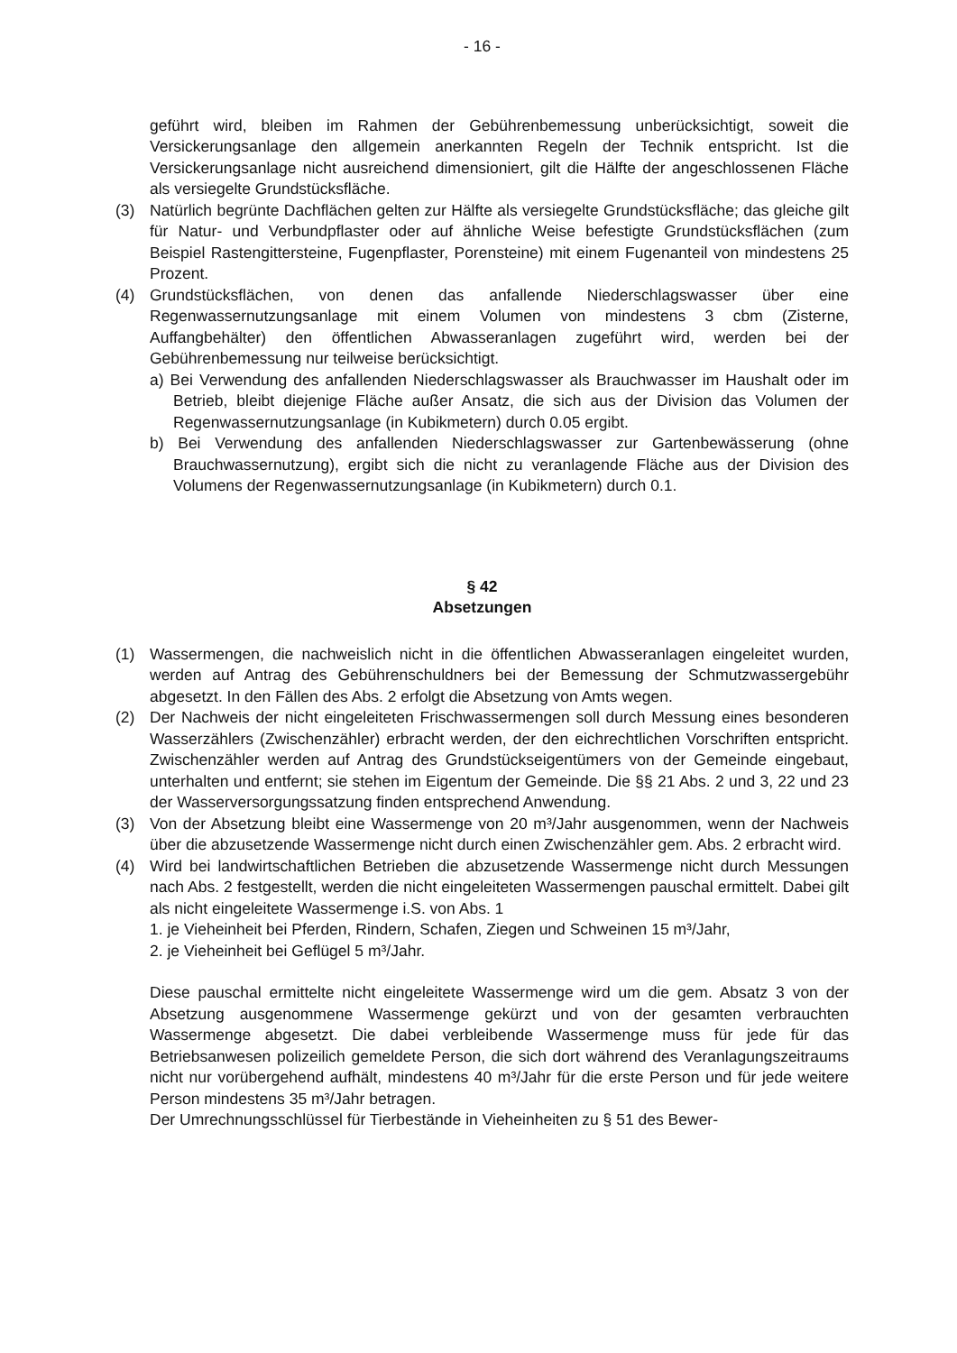- 16 -
geführt wird, bleiben im Rahmen der Gebührenbemessung unberücksichtigt, soweit die Versickerungsanlage den allgemein anerkannten Regeln der Technik entspricht. Ist die Versickerungsanlage nicht ausreichend dimensioniert, gilt die Hälfte der angeschlossenen Fläche als versiegelte Grundstücksfläche.
(3) Natürlich begrünte Dachflächen gelten zur Hälfte als versiegelte Grundstücksfläche; das gleiche gilt für Natur- und Verbundpflaster oder auf ähnliche Weise befestigte Grundstücksflächen (zum Beispiel Rastengittersteine, Fugenpflaster, Porensteine) mit einem Fugenanteil von mindestens 25 Prozent.
(4) Grundstücksflächen, von denen das anfallende Niederschlagswasser über eine Regenwassernutzungsanlage mit einem Volumen von mindestens 3 cbm (Zisterne, Auffangbehälter) den öffentlichen Abwasseranlagen zugeführt wird, werden bei der Gebührenbemessung nur teilweise berücksichtigt.
a) Bei Verwendung des anfallenden Niederschlagswasser als Brauchwasser im Haushalt oder im Betrieb, bleibt diejenige Fläche außer Ansatz, die sich aus der Division das Volumen der Regenwassernutzungsanlage (in Kubikmetern) durch 0.05 ergibt.
b) Bei Verwendung des anfallenden Niederschlagswasser zur Gartenbewässerung (ohne Brauchwassernutzung), ergibt sich die nicht zu veranlagende Fläche aus der Division des Volumens der Regenwassernutzungsanlage (in Kubikmetern) durch 0.1.
§ 42
Absetzungen
(1) Wassermengen, die nachweislich nicht in die öffentlichen Abwasseranlagen eingeleitet wurden, werden auf Antrag des Gebührenschuldners bei der Bemessung der Schmutzwassergebühr abgesetzt. In den Fällen des Abs. 2 erfolgt die Absetzung von Amts wegen.
(2) Der Nachweis der nicht eingeleiteten Frischwassermengen soll durch Messung eines besonderen Wasserzählers (Zwischenzähler) erbracht werden, der den eichrechtlichen Vorschriften entspricht. Zwischenzähler werden auf Antrag des Grundstückseigentümers von der Gemeinde eingebaut, unterhalten und entfernt; sie stehen im Eigentum der Gemeinde. Die §§ 21 Abs. 2 und 3, 22 und 23 der Wasserversorgungssatzung finden entsprechend Anwendung.
(3) Von der Absetzung bleibt eine Wassermenge von 20 m³/Jahr ausgenommen, wenn der Nachweis über die abzusetzende Wassermenge nicht durch einen Zwischenzähler gem. Abs. 2 erbracht wird.
(4) Wird bei landwirtschaftlichen Betrieben die abzusetzende Wassermenge nicht durch Messungen nach Abs. 2 festgestellt, werden die nicht eingeleiteten Wassermengen pauschal ermittelt. Dabei gilt als nicht eingeleitete Wassermenge i.S. von Abs. 1
1. je Vieheinheit bei Pferden, Rindern, Schafen, Ziegen und Schweinen 15 m³/Jahr,
2. je Vieheinheit bei Geflügel 5 m³/Jahr.
Diese pauschal ermittelte nicht eingeleitete Wassermenge wird um die gem. Absatz 3 von der Absetzung ausgenommene Wassermenge gekürzt und von der gesamten verbrauchten Wassermenge abgesetzt. Die dabei verbleibende Wassermenge muss für jede für das Betriebsanwesen polizeilich gemeldete Person, die sich dort während des Veranlagungszeitraums nicht nur vorübergehend aufhält, mindestens 40 m³/Jahr für die erste Person und für jede weitere Person mindestens 35 m³/Jahr betragen.
Der Umrechnungsschlüssel für Tierbestände in Vieheinheiten zu § 51 des Bewer-